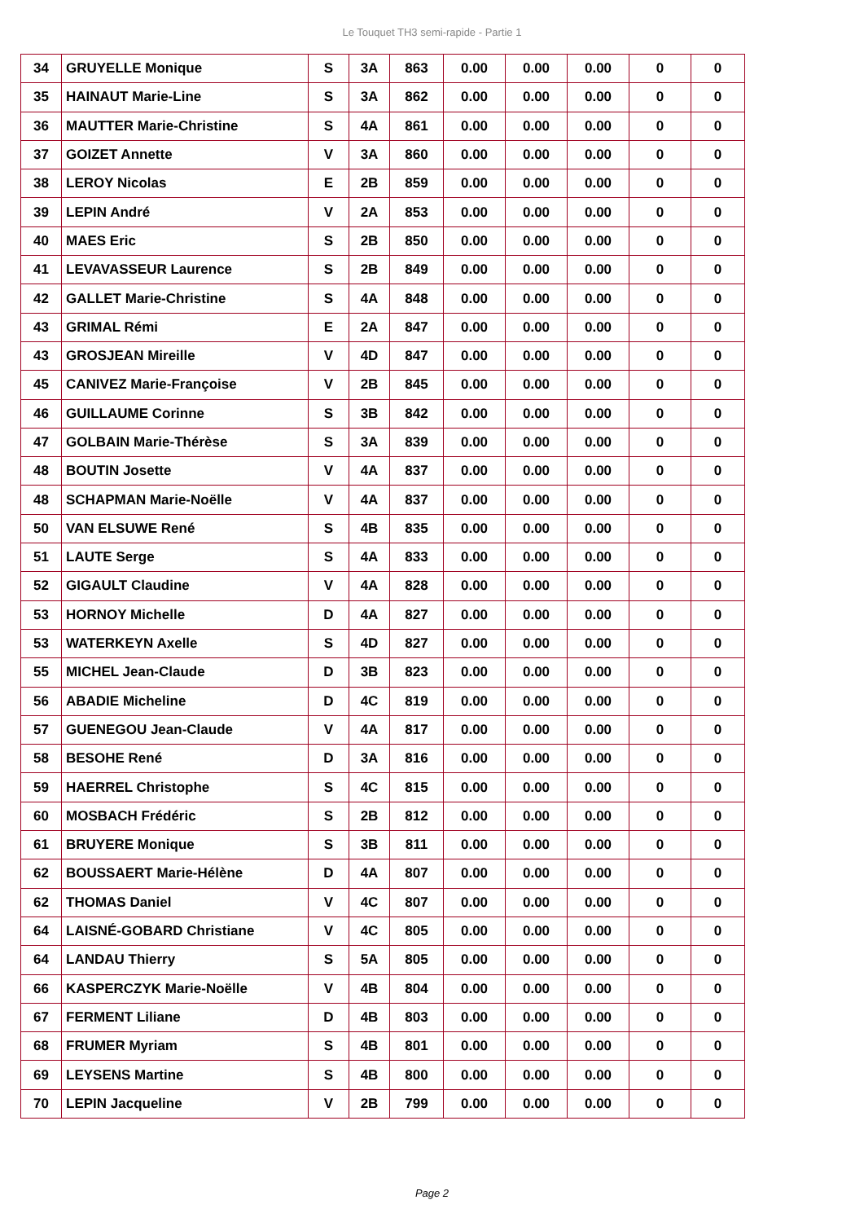Le Touquet TH3 semi-rapide - Partie 1
| 34 | GRUYELLE Monique | S | 3A | 863 | 0.00 | 0.00 | 0.00 | 0 | 0 |
| 35 | HAINAUT Marie-Line | S | 3A | 862 | 0.00 | 0.00 | 0.00 | 0 | 0 |
| 36 | MAUTTER Marie-Christine | S | 4A | 861 | 0.00 | 0.00 | 0.00 | 0 | 0 |
| 37 | GOIZET Annette | V | 3A | 860 | 0.00 | 0.00 | 0.00 | 0 | 0 |
| 38 | LEROY Nicolas | E | 2B | 859 | 0.00 | 0.00 | 0.00 | 0 | 0 |
| 39 | LEPIN André | V | 2A | 853 | 0.00 | 0.00 | 0.00 | 0 | 0 |
| 40 | MAES Eric | S | 2B | 850 | 0.00 | 0.00 | 0.00 | 0 | 0 |
| 41 | LEVAVASSEUR Laurence | S | 2B | 849 | 0.00 | 0.00 | 0.00 | 0 | 0 |
| 42 | GALLET Marie-Christine | S | 4A | 848 | 0.00 | 0.00 | 0.00 | 0 | 0 |
| 43 | GRIMAL Rémi | E | 2A | 847 | 0.00 | 0.00 | 0.00 | 0 | 0 |
| 43 | GROSJEAN Mireille | V | 4D | 847 | 0.00 | 0.00 | 0.00 | 0 | 0 |
| 45 | CANIVEZ Marie-Françoise | V | 2B | 845 | 0.00 | 0.00 | 0.00 | 0 | 0 |
| 46 | GUILLAUME Corinne | S | 3B | 842 | 0.00 | 0.00 | 0.00 | 0 | 0 |
| 47 | GOLBAIN Marie-Thérèse | S | 3A | 839 | 0.00 | 0.00 | 0.00 | 0 | 0 |
| 48 | BOUTIN Josette | V | 4A | 837 | 0.00 | 0.00 | 0.00 | 0 | 0 |
| 48 | SCHAPMAN Marie-Noëlle | V | 4A | 837 | 0.00 | 0.00 | 0.00 | 0 | 0 |
| 50 | VAN ELSUWE René | S | 4B | 835 | 0.00 | 0.00 | 0.00 | 0 | 0 |
| 51 | LAUTE Serge | S | 4A | 833 | 0.00 | 0.00 | 0.00 | 0 | 0 |
| 52 | GIGAULT Claudine | V | 4A | 828 | 0.00 | 0.00 | 0.00 | 0 | 0 |
| 53 | HORNOY Michelle | D | 4A | 827 | 0.00 | 0.00 | 0.00 | 0 | 0 |
| 53 | WATERKEYN Axelle | S | 4D | 827 | 0.00 | 0.00 | 0.00 | 0 | 0 |
| 55 | MICHEL Jean-Claude | D | 3B | 823 | 0.00 | 0.00 | 0.00 | 0 | 0 |
| 56 | ABADIE Micheline | D | 4C | 819 | 0.00 | 0.00 | 0.00 | 0 | 0 |
| 57 | GUENEGOU Jean-Claude | V | 4A | 817 | 0.00 | 0.00 | 0.00 | 0 | 0 |
| 58 | BESOHE René | D | 3A | 816 | 0.00 | 0.00 | 0.00 | 0 | 0 |
| 59 | HAERREL Christophe | S | 4C | 815 | 0.00 | 0.00 | 0.00 | 0 | 0 |
| 60 | MOSBACH Frédéric | S | 2B | 812 | 0.00 | 0.00 | 0.00 | 0 | 0 |
| 61 | BRUYERE Monique | S | 3B | 811 | 0.00 | 0.00 | 0.00 | 0 | 0 |
| 62 | BOUSSAERT Marie-Hélène | D | 4A | 807 | 0.00 | 0.00 | 0.00 | 0 | 0 |
| 62 | THOMAS Daniel | V | 4C | 807 | 0.00 | 0.00 | 0.00 | 0 | 0 |
| 64 | LAISNÉ-GOBARD Christiane | V | 4C | 805 | 0.00 | 0.00 | 0.00 | 0 | 0 |
| 64 | LANDAU Thierry | S | 5A | 805 | 0.00 | 0.00 | 0.00 | 0 | 0 |
| 66 | KASPERCZYK Marie-Noëlle | V | 4B | 804 | 0.00 | 0.00 | 0.00 | 0 | 0 |
| 67 | FERMENT Liliane | D | 4B | 803 | 0.00 | 0.00 | 0.00 | 0 | 0 |
| 68 | FRUMER Myriam | S | 4B | 801 | 0.00 | 0.00 | 0.00 | 0 | 0 |
| 69 | LEYSENS Martine | S | 4B | 800 | 0.00 | 0.00 | 0.00 | 0 | 0 |
| 70 | LEPIN Jacqueline | V | 2B | 799 | 0.00 | 0.00 | 0.00 | 0 | 0 |
Page 2